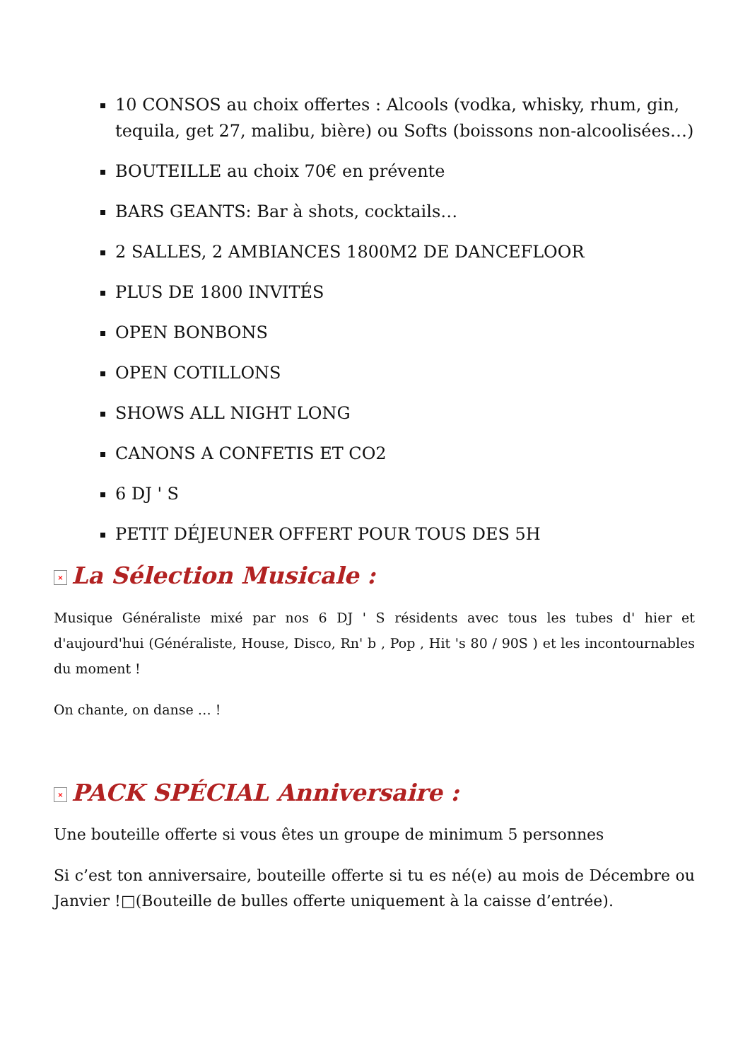10 CONSOS au choix offertes : Alcools (vodka, whisky, rhum, gin, tequila, get 27, malibu, bière) ou Softs (boissons non-alcoolisées…)
BOUTEILLE au choix 70€ en prévente
BARS GEANTS: Bar à shots, cocktails…
2 SALLES, 2 AMBIANCES 1800M2 DE DANCEFLOOR
PLUS DE 1800 INVITÉS
OPEN BONBONS
OPEN COTILLONS
SHOWS ALL NIGHT LONG
CANONS A CONFETIS ET CO2
6 DJ ' S
PETIT DÉJEUNER OFFERT POUR TOUS DES 5H
× La Sélection Musicale :
Musique Généraliste mixé par nos 6 DJ ' S résidents avec tous les tubes d' hier et d'aujourd'hui (Généraliste, House, Disco, Rn' b , Pop , Hit 's 80 / 90S ) et les incontournables du moment !
On chante, on danse … !
× PACK SPÉCIAL Anniversaire :
Une bouteille offerte si vous êtes un groupe de minimum 5 personnes
Si c’est ton anniversaire, bouteille offerte si tu es né(e) au mois de Décembre ou Janvier !□(Bouteille de bulles offerte uniquement à la caisse d’entrée).